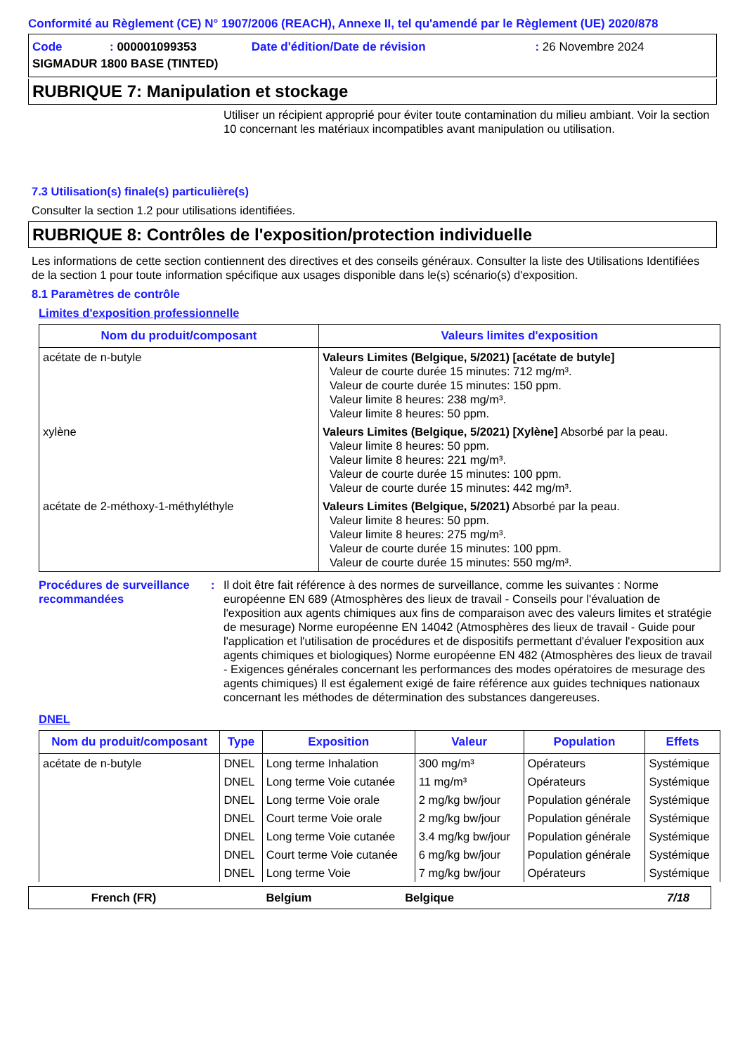Conformité au Règlement (CE) N° 1907/2006 (REACH), Annexe II, tel qu'amendé par le Règlement (UE) 2020/878
| Code | : 000001099353 | Date d'édition/Date de révision | : 26 Novembre 2024 |
| SIGMADUR 1800 BASE (TINTED) | | | |
RUBRIQUE 7: Manipulation et stockage
Utiliser un récipient approprié pour éviter toute contamination du milieu ambiant. Voir la section 10 concernant les matériaux incompatibles avant manipulation ou utilisation.
7.3 Utilisation(s) finale(s) particulière(s)
Consulter la section 1.2 pour utilisations identifiées.
RUBRIQUE 8: Contrôles de l'exposition/protection individuelle
Les informations de cette section contiennent des directives et des conseils généraux. Consulter la liste des Utilisations Identifiées de la section 1 pour toute information spécifique aux usages disponible dans le(s) scénario(s) d'exposition.
8.1 Paramètres de contrôle
Limites d'exposition professionnelle
| Nom du produit/composant | Valeurs limites d'exposition |
| --- | --- |
| acétate de n-butyle | Valeurs Limites (Belgique, 5/2021) [acétate de butyle] Valeur de courte durée 15 minutes: 712 mg/m³. Valeur de courte durée 15 minutes: 150 ppm. Valeur limite 8 heures: 238 mg/m³. Valeur limite 8 heures: 50 ppm. |
| xylène | Valeurs Limites (Belgique, 5/2021) [Xylène] Absorbé par la peau. Valeur limite 8 heures: 50 ppm. Valeur limite 8 heures: 221 mg/m³. Valeur de courte durée 15 minutes: 100 ppm. Valeur de courte durée 15 minutes: 442 mg/m³. |
| acétate de 2-méthoxy-1-méthyléthyle | Valeurs Limites (Belgique, 5/2021) Absorbé par la peau. Valeur limite 8 heures: 50 ppm. Valeur limite 8 heures: 275 mg/m³. Valeur de courte durée 15 minutes: 100 ppm. Valeur de courte durée 15 minutes: 550 mg/m³. |
Procédures de surveillance recommandées
: Il doit être fait référence à des normes de surveillance, comme les suivantes : Norme européenne EN 689 (Atmosphères des lieux de travail - Conseils pour l'évaluation de l'exposition aux agents chimiques aux fins de comparaison avec des valeurs limites et stratégie de mesurage) Norme européenne EN 14042 (Atmosphères des lieux de travail - Guide pour l'application et l'utilisation de procédures et de dispositifs permettant d'évaluer l'exposition aux agents chimiques et biologiques) Norme européenne EN 482 (Atmosphères des lieux de travail - Exigences générales concernant les performances des modes opératoires de mesurage des agents chimiques) Il est également exigé de faire référence aux guides techniques nationaux concernant les méthodes de détermination des substances dangereuses.
DNEL
| Nom du produit/composant | Type | Exposition | Valeur | Population | Effets |
| --- | --- | --- | --- | --- | --- |
| acétate de n-butyle | DNEL | Long terme Inhalation | 300 mg/m³ | Opérateurs | Systémique |
| | DNEL | Long terme Voie cutanée | 11 mg/m³ | Opérateurs | Systémique |
| | DNEL | Long terme Voie orale | 2 mg/kg bw/jour | Population générale | Systémique |
| | DNEL | Court terme Voie orale | 2 mg/kg bw/jour | Population générale | Systémique |
| | DNEL | Long terme Voie cutanée | 3.4 mg/kg bw/jour | Population générale | Systémique |
| | DNEL | Court terme Voie cutanée | 6 mg/kg bw/jour | Population générale | Systémique |
| | DNEL | Long terme Voie | 7 mg/kg bw/jour | Opérateurs | Systémique |
French (FR) Belgium Belgique 7/18